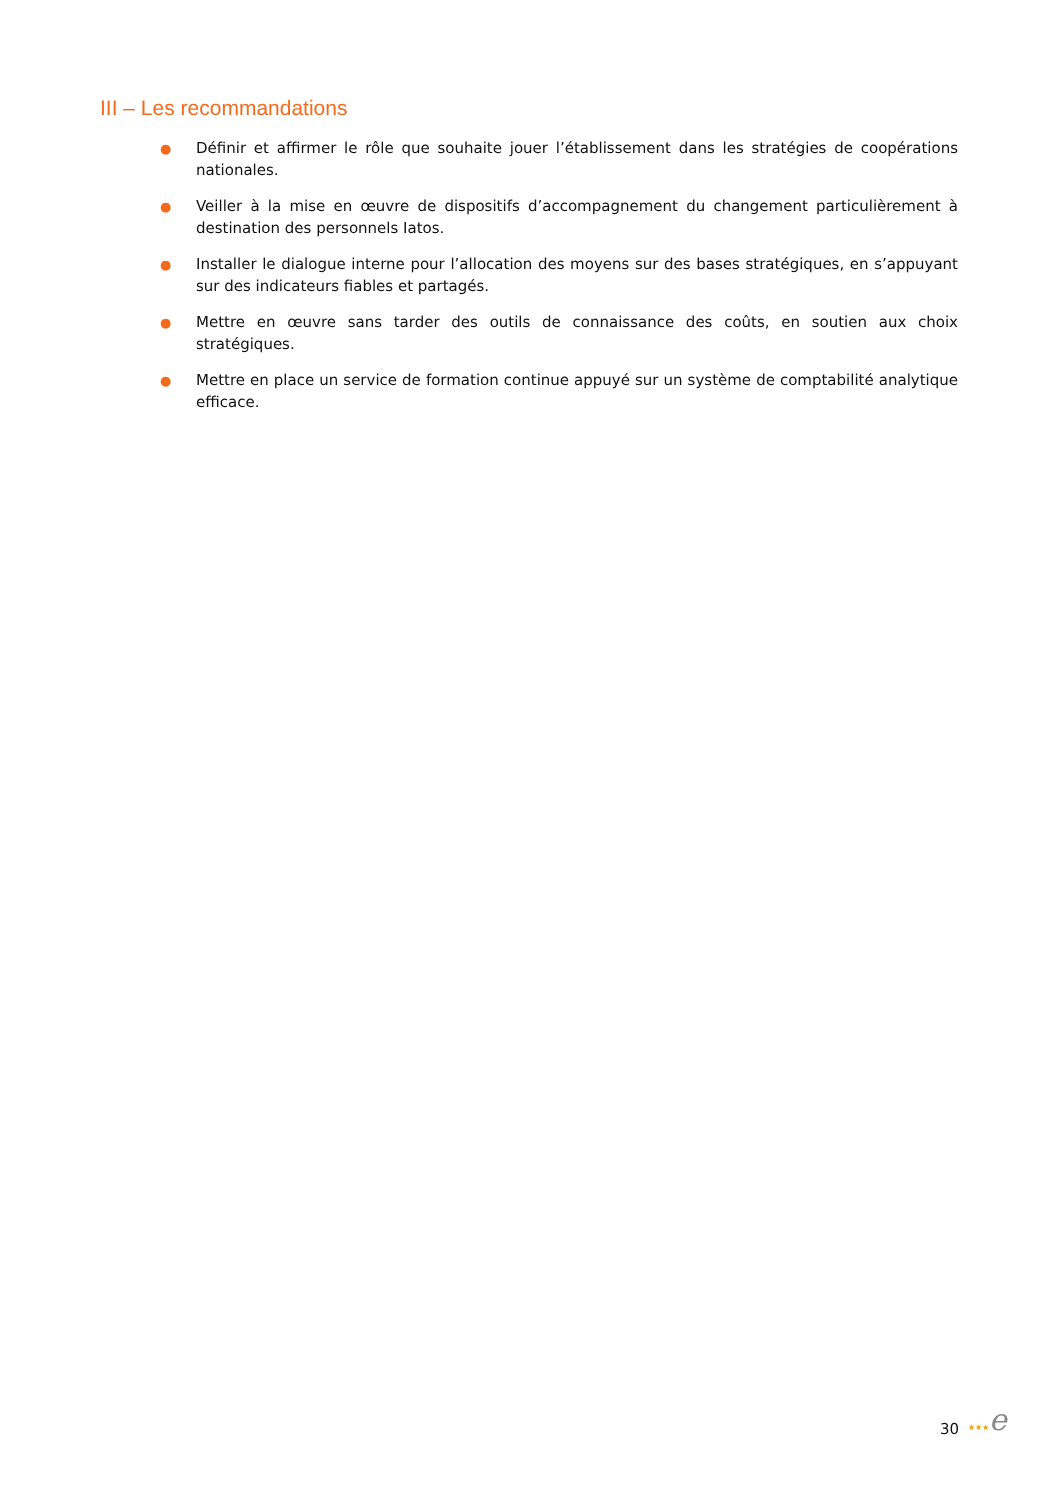III – Les recommandations
● Définir et affirmer le rôle que souhaite jouer l’établissement dans les stratégies de coopérations nationales.
● Veiller à la mise en œuvre de dispositifs d’accompagnement du changement particulièrement à destination des personnels Iatos.
● Installer le dialogue interne pour l’allocation des moyens sur des bases stratégiques, en s’appuyant sur des indicateurs fiables et partagés.
● Mettre en œuvre sans tarder des outils de connaissance des coûts, en soutien aux choix stratégiques.
● Mettre en place un service de formation continue appuyé sur un système de comptabilité analytique efficace.
30 ★★★e